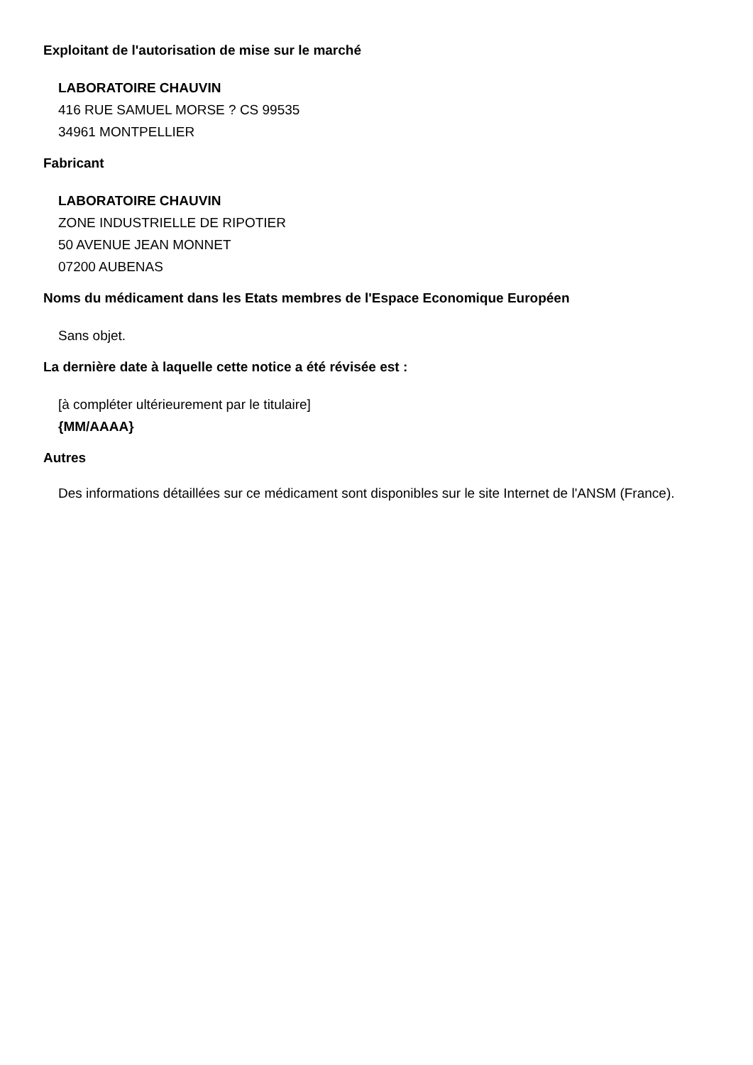Exploitant de l'autorisation de mise sur le marché
LABORATOIRE CHAUVIN
416 RUE SAMUEL MORSE ? CS 99535
34961 MONTPELLIER
Fabricant
LABORATOIRE CHAUVIN
ZONE INDUSTRIELLE DE RIPOTIER
50 AVENUE JEAN MONNET
07200 AUBENAS
Noms du médicament dans les Etats membres de l'Espace Economique Européen
Sans objet.
La dernière date à laquelle cette notice a été révisée est :
[à compléter ultérieurement par le titulaire]
{MM/AAAA}
Autres
Des informations détaillées sur ce médicament sont disponibles sur le site Internet de l'ANSM (France).